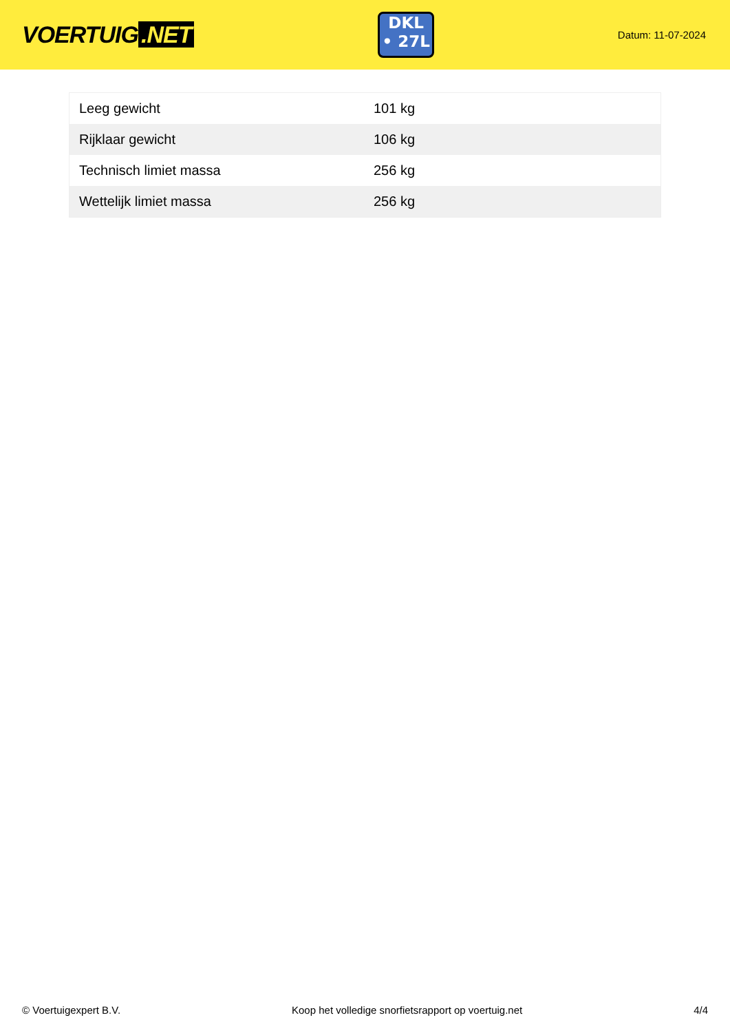VOERTUIG.NET
DKL
• 27L
Datum: 11-07-2024
| Leeg gewicht | 101 kg |
| Rijklaar gewicht | 106 kg |
| Technisch limiet massa | 256 kg |
| Wettelijk limiet massa | 256 kg |
© Voertuigexpert B.V. Koop het volledige snorfietsrapport op voertuig.net 4/4